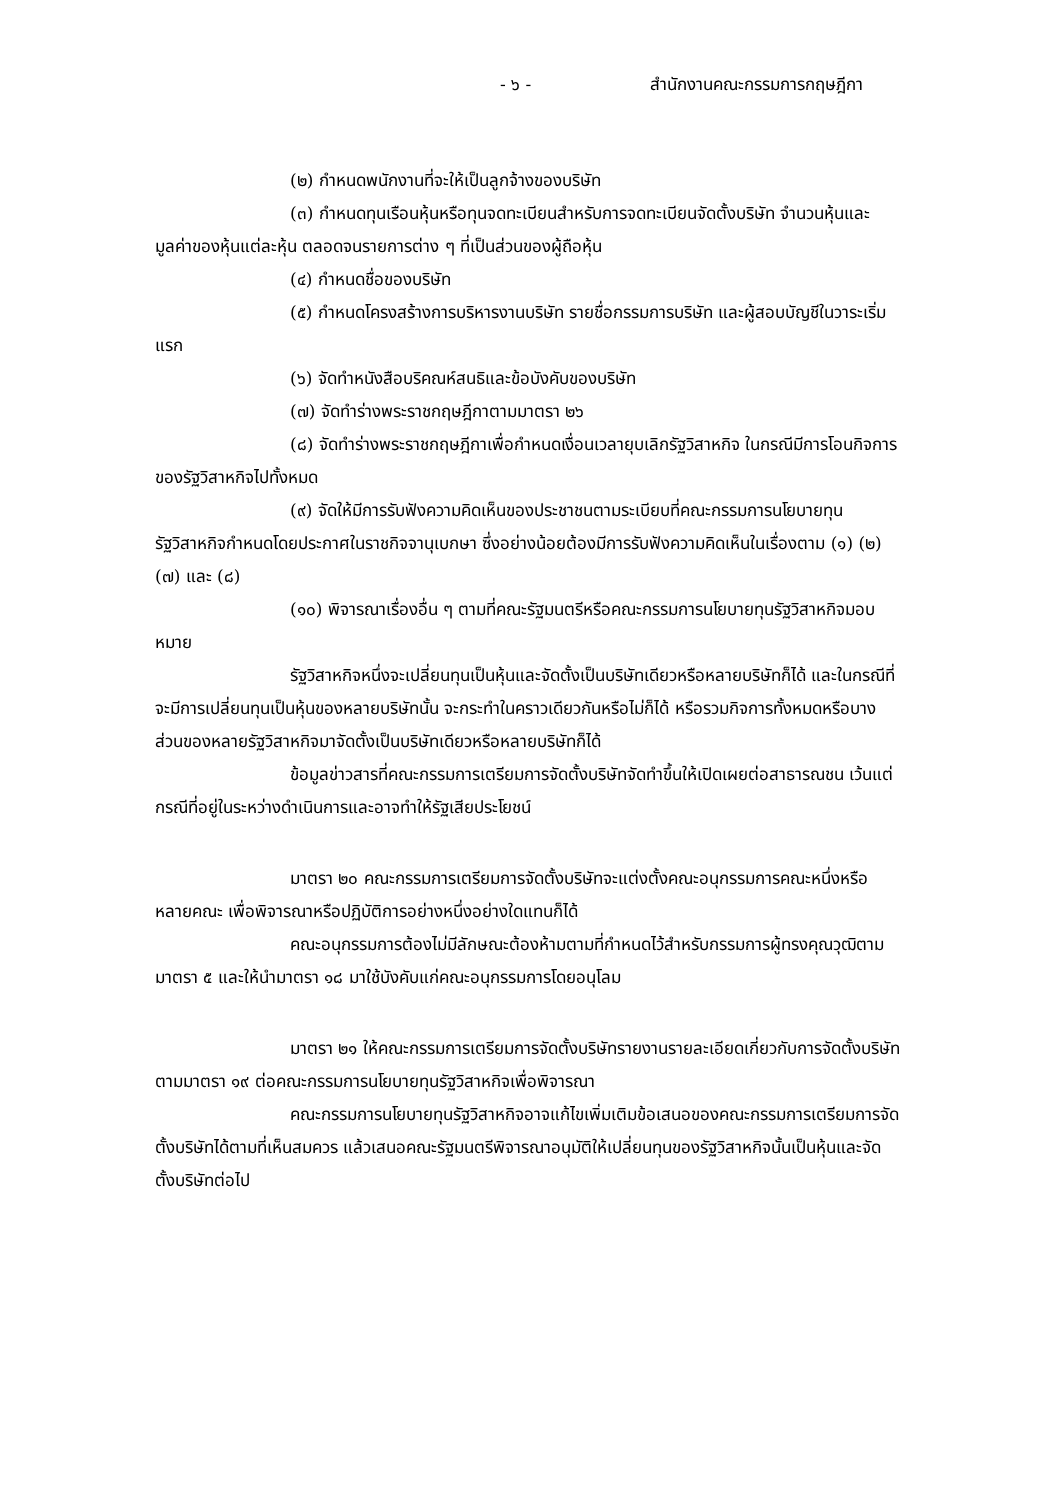- ๖ - สำนักงานคณะกรรมการกฤษฎีกา
(๒) กำหนดพนักงานที่จะให้เป็นลูกจ้างของบริษัท
(๓) กำหนดทุนเรือนหุ้นหรือทุนจดทะเบียนสำหรับการจดทะเบียนจัดตั้งบริษัท จำนวนหุ้นและมูลค่าของหุ้นแต่ละหุ้น ตลอดจนรายการต่าง ๆ ที่เป็นส่วนของผู้ถือหุ้น
(๔) กำหนดชื่อของบริษัท
(๕) กำหนดโครงสร้างการบริหารงานบริษัท รายชื่อกรรมการบริษัท และผู้สอบบัญชีในวาระเริ่มแรก
(๖) จัดทำหนังสือบริคณห์สนธิและข้อบังคับของบริษัท
(๗) จัดทำร่างพระราชกฤษฎีกาตามมาตรา ๒๖
(๘) จัดทำร่างพระราชกฤษฎีกาเพื่อกำหนดเงื่อนเวลายุบเลิกรัฐวิสาหกิจ ในกรณีมีการโอนกิจการของรัฐวิสาหกิจไปทั้งหมด
(๙) จัดให้มีการรับฟังความคิดเห็นของประชาชนตามระเบียบที่คณะกรรมการนโยบายทุนรัฐวิสาหกิจกำหนดโดยประกาศในราชกิจจานุเบกษา ซึ่งอย่างน้อยต้องมีการรับฟังความคิดเห็นในเรื่องตาม (๑) (๒) (๗) และ (๘)
(๑๐) พิจารณาเรื่องอื่น ๆ ตามที่คณะรัฐมนตรีหรือคณะกรรมการนโยบายทุนรัฐวิสาหกิจมอบหมาย
รัฐวิสาหกิจหนึ่งจะเปลี่ยนทุนเป็นหุ้นและจัดตั้งเป็นบริษัทเดียวหรือหลายบริษัทก็ได้ และในกรณีที่จะมีการเปลี่ยนทุนเป็นหุ้นของหลายบริษัทนั้น จะกระทำในคราวเดียวกันหรือไม่ก็ได้ หรือรวมกิจการทั้งหมดหรือบางส่วนของหลายรัฐวิสาหกิจมาจัดตั้งเป็นบริษัทเดียวหรือหลายบริษัทก็ได้
ข้อมูลข่าวสารที่คณะกรรมการเตรียมการจัดตั้งบริษัทจัดทำขึ้นให้เปิดเผยต่อสาธารณชน เว้นแต่กรณีที่อยู่ในระหว่างดำเนินการและอาจทำให้รัฐเสียประโยชน์
มาตรา ๒๐ คณะกรรมการเตรียมการจัดตั้งบริษัทจะแต่งตั้งคณะอนุกรรมการคณะหนึ่งหรือหลายคณะ เพื่อพิจารณาหรือปฏิบัติการอย่างหนึ่งอย่างใดแทนก็ได้
คณะอนุกรรมการต้องไม่มีลักษณะต้องห้ามตามที่กำหนดไว้สำหรับกรรมการผู้ทรงคุณวุฒิตามมาตรา ๕ และให้นำมาตรา ๑๘ มาใช้บังคับแก่คณะอนุกรรมการโดยอนุโลม
มาตรา ๒๑ ให้คณะกรรมการเตรียมการจัดตั้งบริษัทรายงานรายละเอียดเกี่ยวกับการจัดตั้งบริษัทตามมาตรา ๑๙ ต่อคณะกรรมการนโยบายทุนรัฐวิสาหกิจเพื่อพิจารณา
คณะกรรมการนโยบายทุนรัฐวิสาหกิจอาจแก้ไขเพิ่มเติมข้อเสนอของคณะกรรมการเตรียมการจัดตั้งบริษัทได้ตามที่เห็นสมควร แล้วเสนอคณะรัฐมนตรีพิจารณาอนุมัติให้เปลี่ยนทุนของรัฐวิสาหกิจนั้นเป็นหุ้นและจัดตั้งบริษัทต่อไป